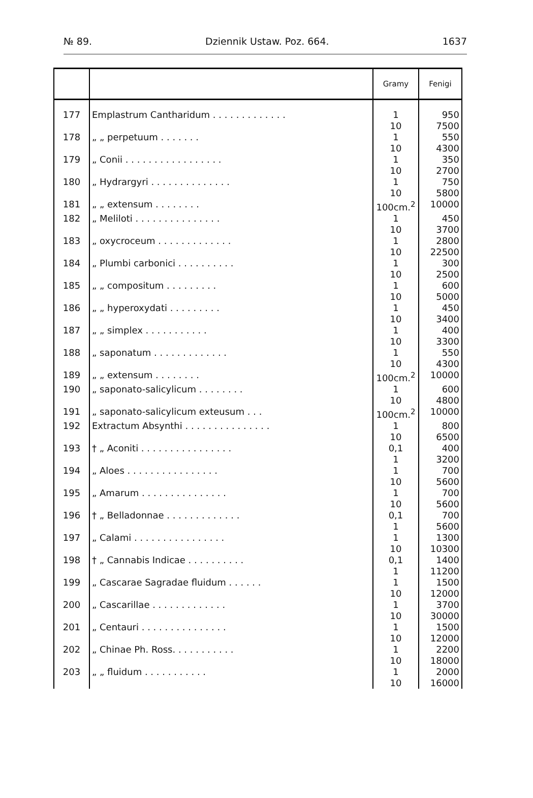№ 89. Dziennik Ustaw. Poz. 664. 1637
| | | Gramy | Fenigi |
| --- | --- | --- | --- |
| 177 | Emplastrum Cantharidum . . . . . . . . . . . . . | 1 10 | 950 7500 |
| 178 | „ „ perpetuum . . . . . . . | 1 10 | 550 4300 |
| 179 | „ Conii . . . . . . . . . . . . . . . . . | 1 10 | 350 2700 |
| 180 | „ Hydrargyri . . . . . . . . . . . . . . | 1 10 | 750 5800 |
| 181 | „ „ extensum . . . . . . . . | 100cm.<sup>2</sup> | 10000 |
| 182 | „ Meliloti . . . . . . . . . . . . . . . | 1 10 | 450 3700 |
| 183 | „ oxycroceum . . . . . . . . . . . . . | 1 10 | 2800 22500 |
| 184 | „ Plumbi carbonici . . . . . . . . . . | 1 10 | 300 2500 |
| 185 | „ „ compositum . . . . . . . . . | 1 10 | 600 5000 |
| 186 | „ „ hyperoxydati . . . . . . . . . | 1 10 | 450 3400 |
| 187 | „ „ simplex . . . . . . . . . . . | 1 10 | 400 3300 |
| 188 | „ saponatum . . . . . . . . . . . . . | 1 10 | 550 4300 |
| 189 | „ „ extensum . . . . . . . . | 100cm.<sup>2</sup> | 10000 |
| 190 | „ saponato-salicylicum . . . . . . . . | 1 10 | 600 4800 |
| 191 | „ saponato-salicylicum exteusum . . . | 100cm.<sup>2</sup> | 10000 |
| 192 | Extractum Absynthi . . . . . . . . . . . . . . . | 1 10 | 800 6500 |
| 193 | † „ Aconiti . . . . . . . . . . . . . . . . | 0,1 1 | 400 3200 |
| 194 | „ Aloes . . . . . . . . . . . . . . . . | 1 10 | 700 5600 |
| 195 | „ Amarum . . . . . . . . . . . . . . . | 1 10 | 700 5600 |
| 196 | † „ Belladonnae . . . . . . . . . . . . . | 0,1 1 | 700 5600 |
| 197 | „ Calami . . . . . . . . . . . . . . . . | 1 10 | 1300 10300 |
| 198 | † „ Cannabis Indicae . . . . . . . . . . | 0,1 1 | 1400 11200 |
| 199 | „ Cascarae Sagradae fluidum . . . . . . | 1 10 | 1500 12000 |
| 200 | „ Cascarillae . . . . . . . . . . . . . | 1 10 | 3700 30000 |
| 201 | „ Centauri . . . . . . . . . . . . . . . | 1 10 | 1500 12000 |
| 202 | „ Chinae Ph. Ross. . . . . . . . . . . | 1 10 | 2200 18000 |
| 203 | „ „ fluidum . . . . . . . . . . . | 1 10 | 2000 16000 |